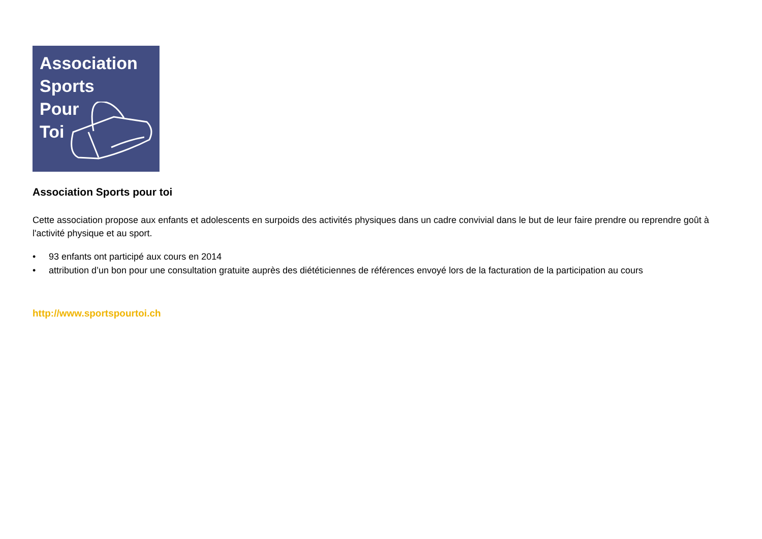Association
Sports
Pour
Toi
Association Sports pour toi
Cette association propose aux enfants et adolescents en surpoids des activités physiques dans un cadre convivial dans le but de leur faire prendre ou reprendre goût à l'activité physique et au sport.
• 93 enfants ont participé aux cours en 2014
• attribution d’un bon pour une consultation gratuite auprès des diététiciennes de références envoyé lors de la facturation de la participation au cours
http://www.sportspourtoi.ch